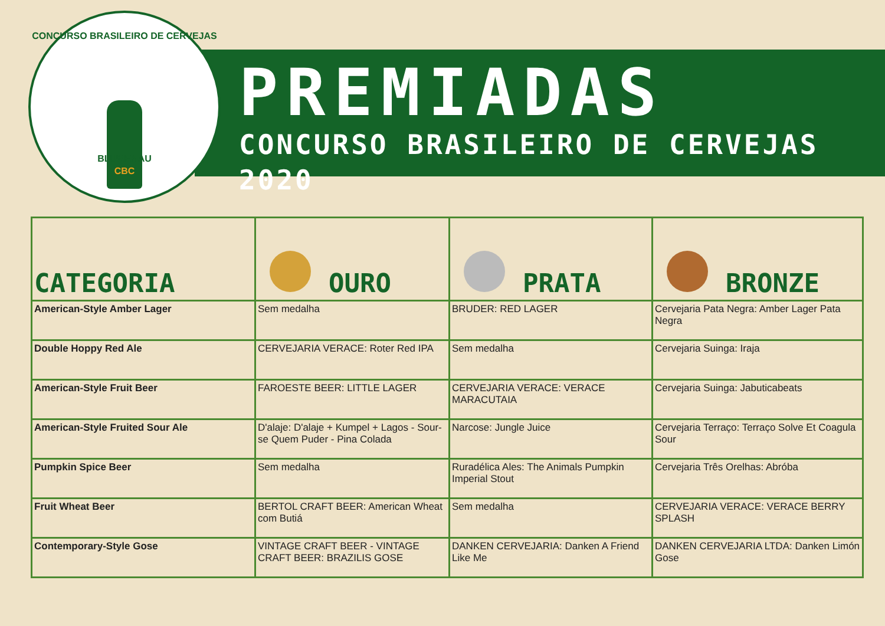CONCURSO BRASILEIRO DE CERVEJAS
CBC
BLUMENAU
PREMIADAS
CONCURSO BRASILEIRO DE CERVEJAS 2020
| CATEGORIA | OURO | PRATA | BRONZE |
| --- | --- | --- | --- |
| American-Style Amber Lager | Sem medalha | BRUDER: RED LAGER | Cervejaria Pata Negra: Amber Lager Pata Negra |
| Double Hoppy Red Ale | CERVEJARIA VERACE: Roter Red IPA | Sem medalha | Cervejaria Suinga: Iraja |
| American-Style Fruit Beer | FAROESTE BEER: LITTLE LAGER | CERVEJARIA VERACE: VERACE MARACUTAIA | Cervejaria Suinga: Jabuticabeats |
| American-Style Fruited Sour Ale | D'alaje: D'alaje + Kumpel + Lagos - Sour-se Quem Puder - Pina Colada | Narcose: Jungle Juice | Cervejaria Terraço: Terraço Solve Et Coagula Sour |
| Pumpkin Spice Beer | Sem medalha | Ruradélica Ales: The Animals Pumpkin Imperial Stout | Cervejaria Três Orelhas: Abróba |
| Fruit Wheat Beer | BERTOL CRAFT BEER: American Wheat com Butiá | Sem medalha | CERVEJARIA VERACE: VERACE BERRY SPLASH |
| Contemporary-Style Gose | VINTAGE CRAFT BEER - VINTAGE CRAFT BEER: BRAZILIS GOSE | DANKEN CERVEJARIA: Danken A Friend Like Me | DANKEN CERVEJARIA LTDA: Danken Limón Gose |